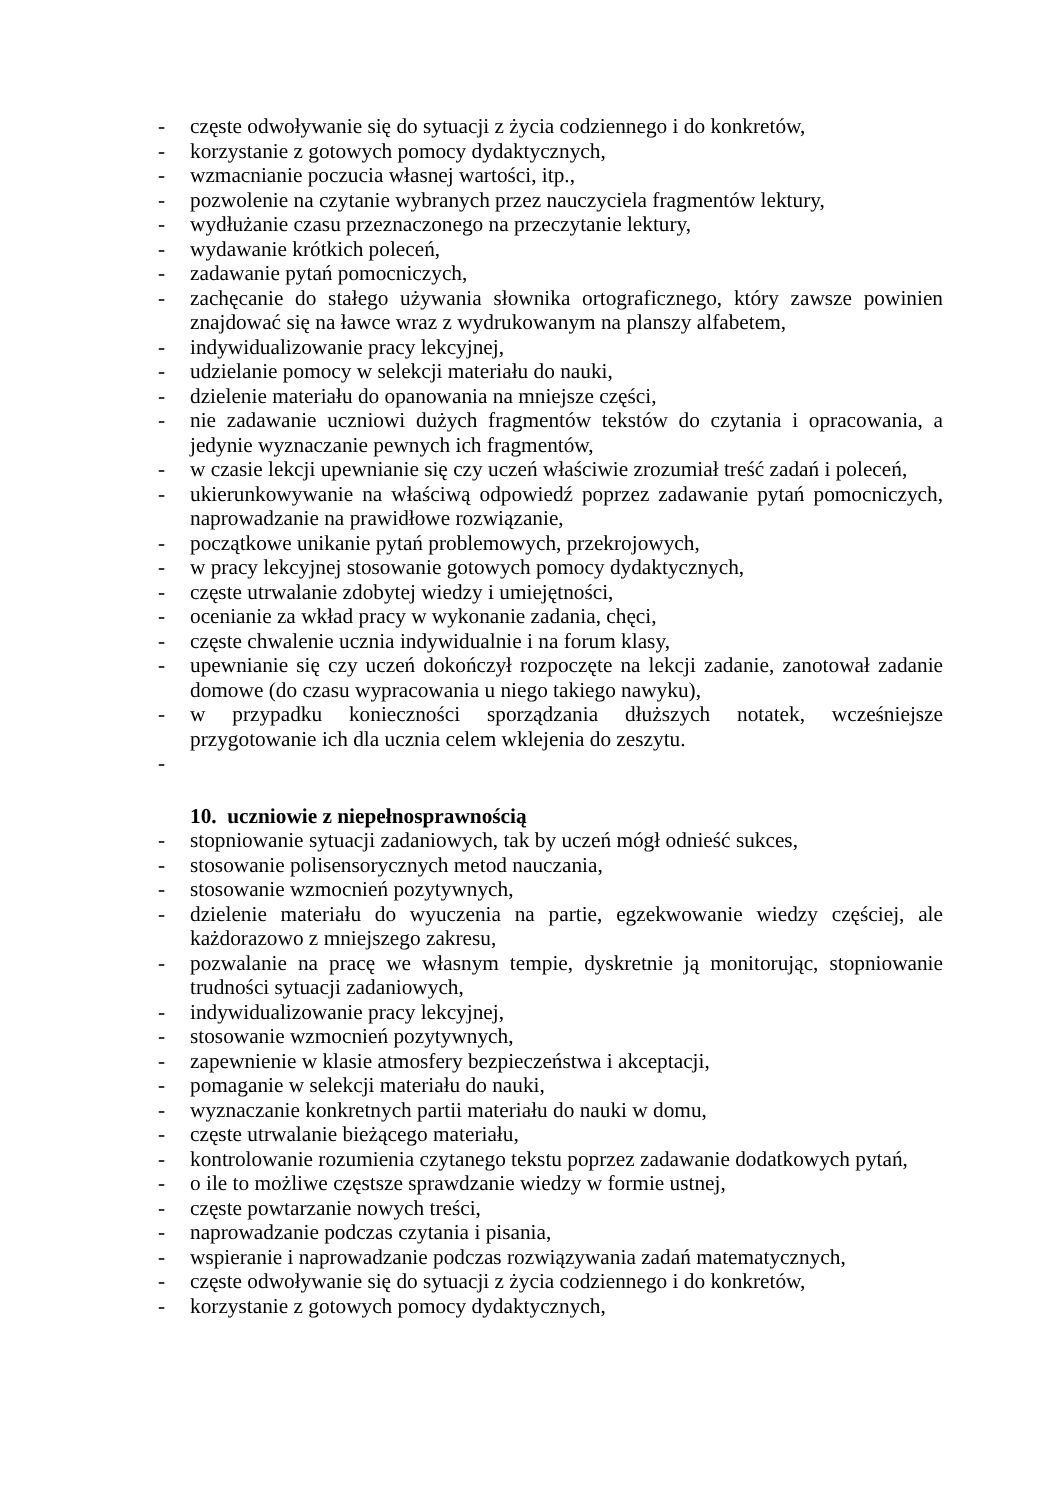- częste odwoływanie się do sytuacji z życia codziennego i do konkretów,
- korzystanie z gotowych pomocy dydaktycznych,
- wzmacnianie poczucia własnej wartości, itp.,
- pozwolenie na czytanie wybranych przez nauczyciela fragmentów lektury,
- wydłużanie czasu przeznaczonego na przeczytanie lektury,
- wydawanie krótkich poleceń,
- zadawanie pytań pomocniczych,
- zachęcanie do stałego używania słownika ortograficznego, który zawsze powinien znajdować się na ławce wraz z wydrukowanym na planszy alfabetem,
- indywidualizowanie pracy lekcyjnej,
- udzielanie pomocy w selekcji materiału do nauki,
- dzielenie materiału do opanowania na mniejsze części,
- nie zadawanie uczniowi dużych fragmentów tekstów do czytania i opracowania, a jedynie wyznaczanie pewnych ich fragmentów,
- w czasie lekcji upewnianie się czy uczeń właściwie zrozumiał treść zadań i poleceń,
- ukierunkowywanie na właściwą odpowiedź poprzez zadawanie pytań pomocniczych, naprowadzanie na prawidłowe rozwiązanie,
- początkowe unikanie pytań problemowych, przekrojowych,
- w pracy lekcyjnej stosowanie gotowych pomocy dydaktycznych,
- częste utrwalanie zdobytej wiedzy i umiejętności,
- ocenianie za wkład pracy w wykonanie zadania, chęci,
- częste chwalenie ucznia indywidualnie i na forum klasy,
- upewnianie się czy uczeń dokończył rozpoczęte na lekcji zadanie, zanotował zadanie domowe (do czasu wypracowania u niego takiego nawyku),
- w przypadku konieczności sporządzania dłuższych notatek, wcześniejsze przygotowanie ich dla ucznia celem wklejenia do zeszytu.
-
10. uczniowie z niepełnosprawnością
- stopniowanie sytuacji zadaniowych, tak by uczeń mógł odnieść sukces,
- stosowanie polisensorycznych metod nauczania,
- stosowanie wzmocnień pozytywnych,
- dzielenie materiału do wyuczenia na partie, egzekwowanie wiedzy częściej, ale każdorazowo z mniejszego zakresu,
- pozwalanie na pracę we własnym tempie, dyskretnie ją monitorując, stopniowanie trudności sytuacji zadaniowych,
- indywidualizowanie pracy lekcyjnej,
- stosowanie wzmocnień pozytywnych,
- zapewnienie w klasie atmosfery bezpieczeństwa i akceptacji,
- pomaganie w selekcji materiału do nauki,
- wyznaczanie konkretnych partii materiału do nauki w domu,
- częste utrwalanie bieżącego materiału,
- kontrolowanie rozumienia czytanego tekstu poprzez zadawanie dodatkowych pytań,
- o ile to możliwe częstsze sprawdzanie wiedzy w formie ustnej,
- częste powtarzanie nowych treści,
- naprowadzanie podczas czytania i pisania,
- wspieranie i naprowadzanie podczas rozwiązywania zadań matematycznych,
- częste odwoływanie się do sytuacji z życia codziennego i do konkretów,
- korzystanie z gotowych pomocy dydaktycznych,